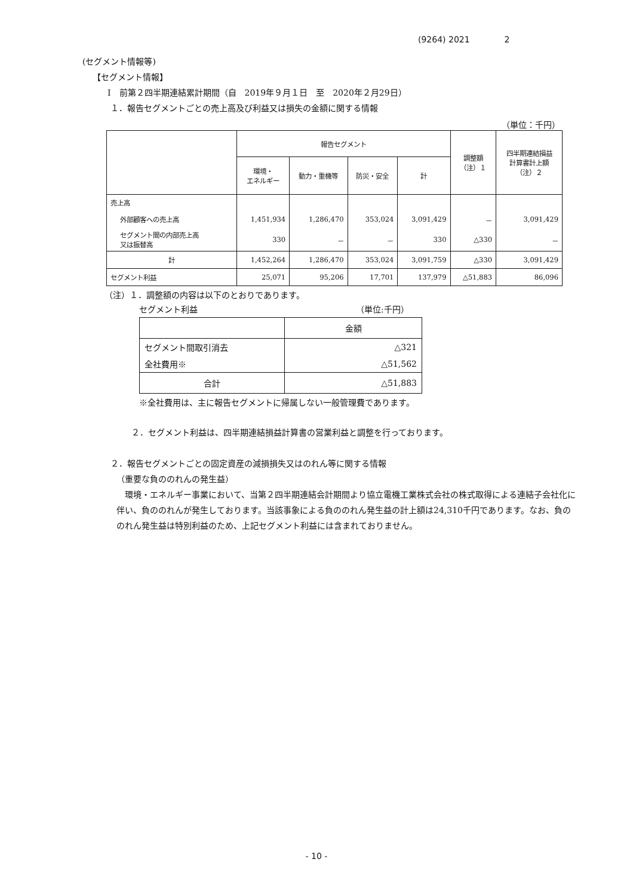(9264) 2021 2
(セグメント情報等)
【セグメント情報】
Ⅰ　前第２四半期連結累計期間（自　2019年９月１日　至　2020年２月29日）
１．報告セグメントごとの売上高及び利益又は損失の金額に関する情報
（単位：千円）
| | 報告セグメント | | | | 調整額 （注）１ | 四半期連結損益 計算書計上額 （注）２ |
| --- | --- | --- | --- | --- | --- | --- |
| | 環境・ エネルギー | 動力・重機等 | 防災・安全 | 計 | | |
| 売上高 | | | | | | |
| 外部顧客への売上高 | 1,451,934 | 1,286,470 | 353,024 | 3,091,429 | － | 3,091,429 |
| セグメント間の内部売上高 又は振替高 | 330 | － | － | 330 | △330 | － |
| 計 | 1,452,264 | 1,286,470 | 353,024 | 3,091,759 | △330 | 3,091,429 |
| セグメント利益 | 25,071 | 95,206 | 17,701 | 137,979 | △51,883 | 86,096 |
（注）１．調整額の内容は以下のとおりであります。
セグメント利益 （単位:千円）
| | 金額 |
| セグメント間取引消去 | △321 |
| 全社費用※ | △51,562 |
| 合計 | △51,883 |
※全社費用は、主に報告セグメントに帰属しない一般管理費であります。
２．セグメント利益は、四半期連結損益計算書の営業利益と調整を行っております。
２．報告セグメントごとの固定資産の減損損失又はのれん等に関する情報
（重要な負ののれんの発生益）
環境・エネルギー事業において、当第２四半期連結会計期間より協立電機工業株式会社の株式取得による連結子会社化に伴い、負ののれんが発生しております。当該事象による負ののれん発生益の計上額は24,310千円であります。なお、負ののれん発生益は特別利益のため、上記セグメント利益には含まれておりません。
- 10 -